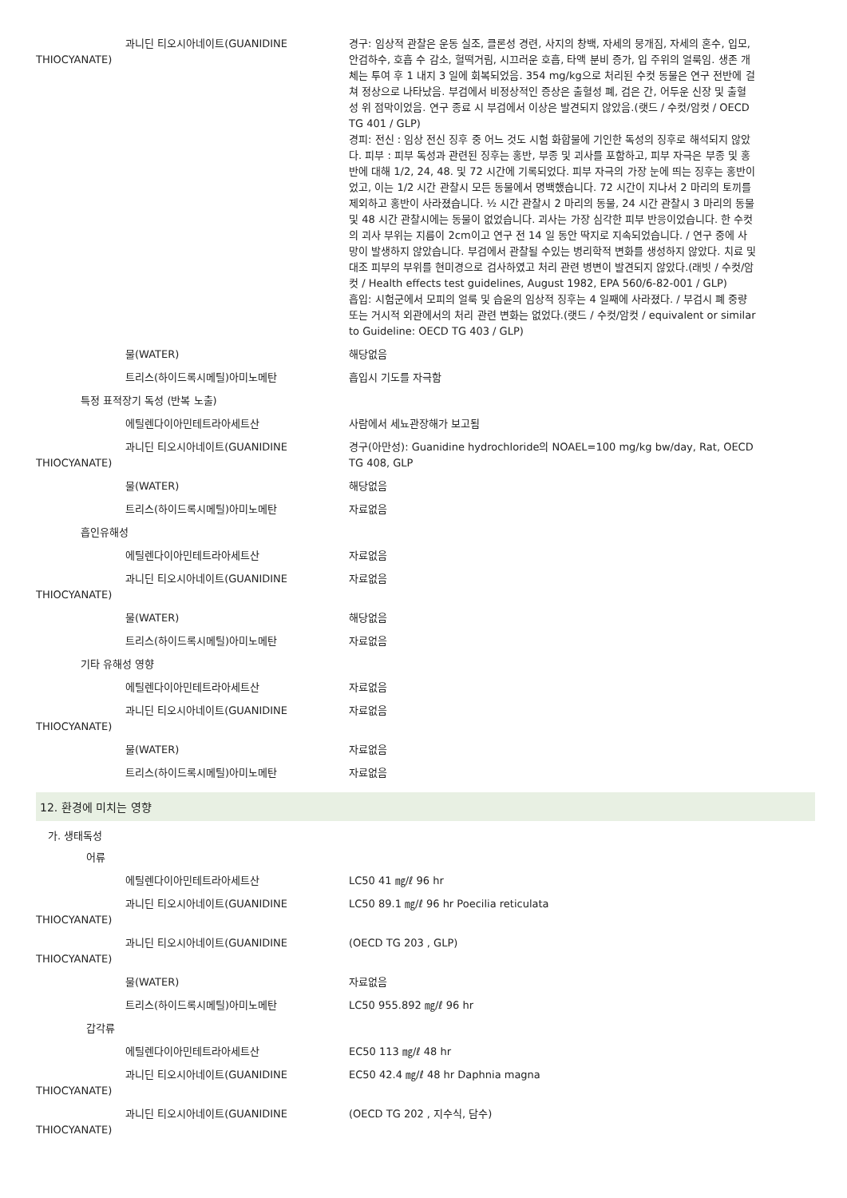과니딘 티오시아네이트(GUANIDINE
THIOCYANATE)
경구: 임상적 관찰은 운동 실조, 클론성 경련, 사지의 창백, 자세의 뭉개짐, 자세의 혼수, 입모, 안검하수, 호흡 수 감소, 헐떡거림, 시끄러운 호흡, 타액 분비 증가, 입 주위의 얼룩임. 생존 개체는 투여 후 1 내지 3 일에 회복되었음. 354 mg/kg으로 처리된 수컷 동물은 연구 전반에 걸쳐 정상으로 나타났음. 부검에서 비정상적인 증상은 출혈성 폐, 검은 간, 어두운 신장 및 출혈성 위 점막이었음. 연구 종료 시 부검에서 이상은 발견되지 않았음.(랫드 / 수컷/암컷 / OECD TG 401 / GLP)
경피: 전신 : 임상 전신 징후 중 어느 것도 시험 화합물에 기인한 독성의 징후로 해석되지 않았다. 피부 : 피부 독성과 관련된 징후는 홍반, 부종 및 괴사를 포함하고, 피부 자극은 부종 및 홍반에 대해 1/2, 24, 48. 및 72 시간에 기록되었다. 피부 자극의 가장 눈에 띄는 징후는 홍반이었고, 이는 1/2 시간 관찰시 모든 동물에서 명백했습니다. 72 시간이 지나서 2 마리의 토끼를 제외하고 홍반이 사라졌습니다. ½ 시간 관찰시 2 마리의 동물, 24 시간 관찰시 3 마리의 동물 및 48 시간 관찰시에는 동물이 없었습니다. 괴사는 가장 심각한 피부 반응이었습니다. 한 수컷의 괴사 부위는 지름이 2cm이고 연구 전 14 일 동안 딱지로 지속되었습니다. / 연구 중에 사망이 발생하지 않았습니다. 부검에서 관찰될 수있는 병리학적 변화를 생성하지 않았다. 치료 및 대조 피부의 부위를 현미경으로 검사하였고 처리 관련 병변이 발견되지 않았다.(래빗 / 수컷/암컷 / Health effects test guidelines, August 1982, EPA 560/6-82-001 / GLP)
흡입: 시험군에서 모피의 얼룩 및 습윤의 임상적 징후는 4 일째에 사라졌다. / 부검시 폐 중량 또는 거시적 외관에서의 처리 관련 변화는 없었다.(랫드 / 수컷/암컷 / equivalent or similar to Guideline: OECD TG 403 / GLP)
물(WATER) 해당없음
트리스(하이드록시메틸)아미노메탄 흡입시 기도를 자극함
특정 표적장기 독성 (반복 노출)
에틸렌다이아민테트라아세트산 사람에서 세뇨관장해가 보고됨
과니딘 티오시아네이트(GUANIDINE
THIOCYANATE)
경구(아만성): Guanidine hydrochloride의 NOAEL=100 mg/kg bw/day, Rat, OECD TG 408, GLP
물(WATER) 해당없음
트리스(하이드록시메틸)아미노메탄 자료없음
흡인유해성
에틸렌다이아민테트라아세트산 자료없음
과니딘 티오시아네이트(GUANIDINE
THIOCYANATE)
자료없음
물(WATER) 해당없음
트리스(하이드록시메틸)아미노메탄 자료없음
기타 유해성 영향
에틸렌다이아민테트라아세트산 자료없음
과니딘 티오시아네이트(GUANIDINE
THIOCYANATE)
자료없음
물(WATER) 자료없음
트리스(하이드록시메틸)아미노메탄 자료없음
12. 환경에 미치는 영향
가. 생태독성
어류
에틸렌다이아민테트라아세트산 LC50 41 ㎎/ℓ 96 hr
과니딘 티오시아네이트(GUANIDINE
THIOCYANATE)
LC50 89.1 ㎎/ℓ 96 hr Poecilia reticulata
과니딘 티오시아네이트(GUANIDINE
THIOCYANATE)
(OECD TG 203 , GLP)
물(WATER) 자료없음
트리스(하이드록시메틸)아미노메탄 LC50 955.892 ㎎/ℓ 96 hr
갑각류
에틸렌다이아민테트라아세트산 EC50 113 ㎎/ℓ 48 hr
과니딘 티오시아네이트(GUANIDINE
THIOCYANATE)
EC50 42.4 ㎎/ℓ 48 hr Daphnia magna
과니딘 티오시아네이트(GUANIDINE
THIOCYANATE)
(OECD TG 202 , 지수식, 담수)